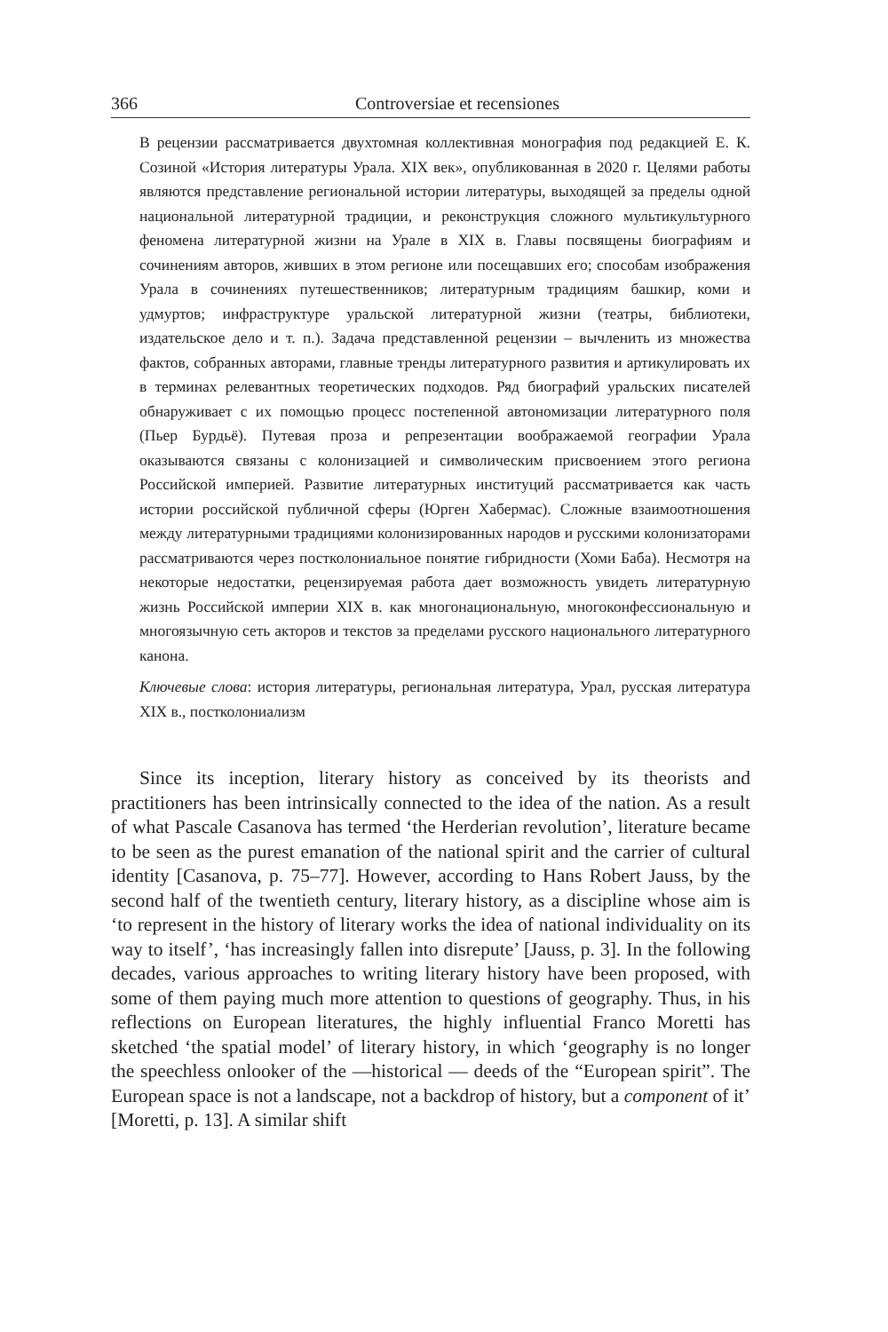366 Controversiae et recensiones
В рецензии рассматривается двухтомная коллективная монография под редакцией Е. К. Созиной «История литературы Урала. XIX век», опубликованная в 2020 г. Целями работы являются представление региональной истории литературы, выходящей за пределы одной национальной литературной традиции, и реконструкция сложного мультикультурного феномена литературной жизни на Урале в XIX в. Главы посвящены биографиям и сочинениям авторов, живших в этом регионе или посещавших его; способам изображения Урала в сочинениях путешественников; литературным традициям башкир, коми и удмуртов; инфраструктуре уральской литературной жизни (театры, библиотеки, издательское дело и т. п.). Задача представленной рецензии – вычленить из множества фактов, собранных авторами, главные тренды литературного развития и артикулировать их в терминах релевантных теоретических подходов. Ряд биографий уральских писателей обнаруживает с их помощью процесс постепенной автономизации литературного поля (Пьер Бурдьё). Путевая проза и репрезентации воображаемой географии Урала оказываются связаны с колонизацией и символическим присвоением этого региона Российской империей. Развитие литературных институций рассматривается как часть истории российской публичной сферы (Юрген Хабермас). Сложные взаимоотношения между литературными традициями колонизированных народов и русскими колонизаторами рассматриваются через постколониальное понятие гибридности (Хоми Баба). Несмотря на некоторые недостатки, рецензируемая работа дает возможность увидеть литературную жизнь Российской империи XIX в. как многонациональную, многоконфессиональную и многоязычную сеть акторов и текстов за пределами русского национального литературного канона.
Ключевые слова: история литературы, региональная литература, Урал, русская литература XIX в., постколониализм
Since its inception, literary history as conceived by its theorists and practitioners has been intrinsically connected to the idea of the nation. As a result of what Pascale Casanova has termed ‘the Herderian revolution’, literature became to be seen as the purest emanation of the national spirit and the carrier of cultural identity [Casanova, p. 75–77]. However, according to Hans Robert Jauss, by the second half of the twentieth century, literary history, as a discipline whose aim is ‘to represent in the history of literary works the idea of national individuality on its way to itself’, ‘has increasingly fallen into disrepute’ [Jauss, p. 3]. In the following decades, various approaches to writing literary history have been proposed, with some of them paying much more attention to questions of geography. Thus, in his reflections on European literatures, the highly influential Franco Moretti has sketched ‘the spatial model’ of literary history, in which ‘geography is no longer the speechless onlooker of the —historical — deeds of the “European spirit”. The European space is not a landscape, not a backdrop of history, but a component of it’ [Moretti, p. 13]. A similar shift